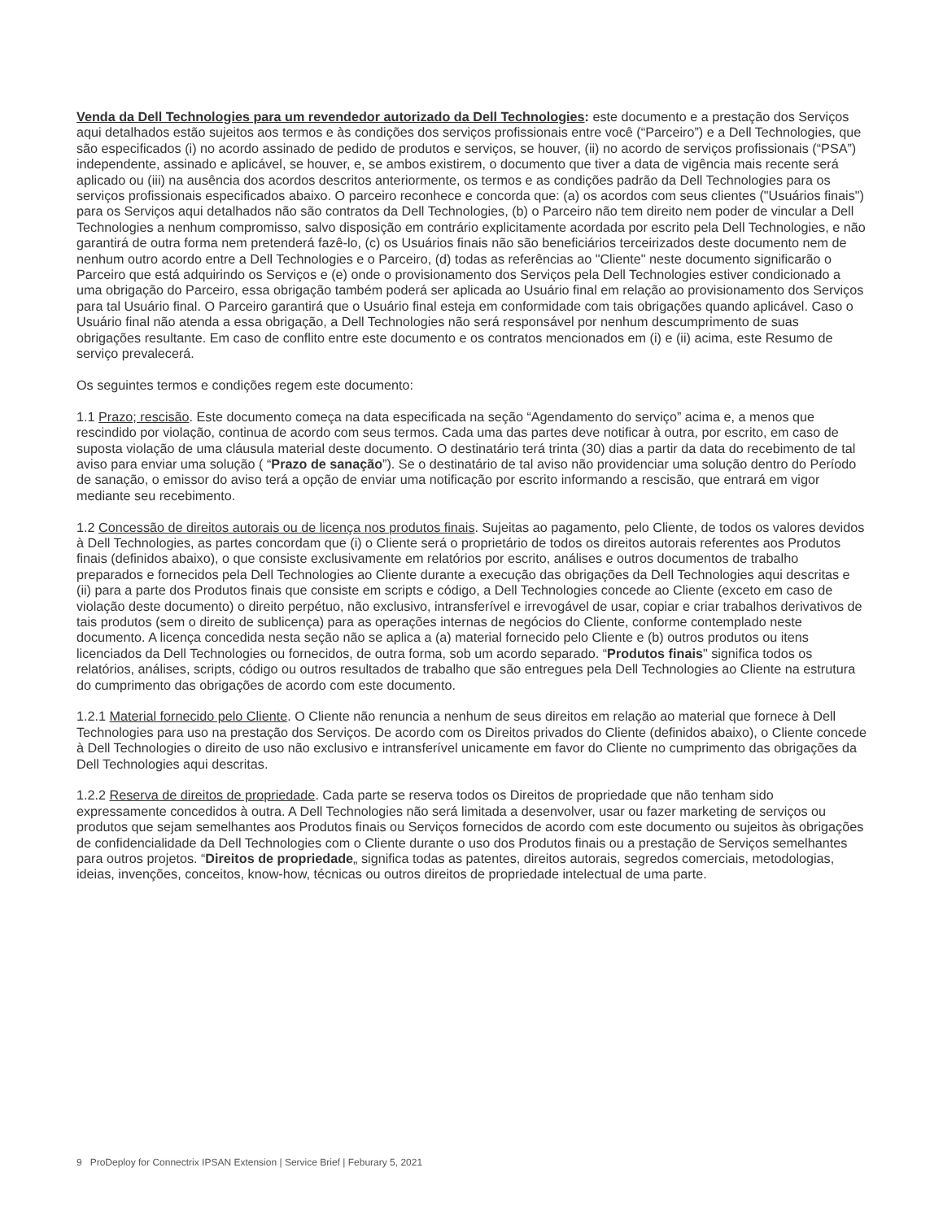Venda da Dell Technologies para um revendedor autorizado da Dell Technologies: este documento e a prestação dos Serviços aqui detalhados estão sujeitos aos termos e às condições dos serviços profissionais entre você (“Parceiro”) e a Dell Technologies, que são especificados (i) no acordo assinado de pedido de produtos e serviços, se houver, (ii) no acordo de serviços profissionais (“PSA”) independente, assinado e aplicável, se houver, e, se ambos existirem, o documento que tiver a data de vigência mais recente será aplicado ou (iii) na ausência dos acordos descritos anteriormente, os termos e as condições padrão da Dell Technologies para os serviços profissionais especificados abaixo. O parceiro reconhece e concorda que: (a) os acordos com seus clientes ("Usuários finais") para os Serviços aqui detalhados não são contratos da Dell Technologies, (b) o Parceiro não tem direito nem poder de vincular a Dell Technologies a nenhum compromisso, salvo disposição em contrário explicitamente acordada por escrito pela Dell Technologies, e não garantirá de outra forma nem pretenderá fazê-lo, (c) os Usuários finais não são beneficiários terceirizados deste documento nem de nenhum outro acordo entre a Dell Technologies e o Parceiro, (d) todas as referências ao "Cliente" neste documento significarão o Parceiro que está adquirindo os Serviços e (e) onde o provisionamento dos Serviços pela Dell Technologies estiver condicionado a uma obrigação do Parceiro, essa obrigação também poderá ser aplicada ao Usuário final em relação ao provisionamento dos Serviços para tal Usuário final. O Parceiro garantirá que o Usuário final esteja em conformidade com tais obrigações quando aplicável. Caso o Usuário final não atenda a essa obrigação, a Dell Technologies não será responsável por nenhum descumprimento de suas obrigações resultante. Em caso de conflito entre este documento e os contratos mencionados em (i) e (ii) acima, este Resumo de serviço prevalecerá.
Os seguintes termos e condições regem este documento:
1.1 Prazo; rescisão. Este documento começa na data especificada na seção “Agendamento do serviço” acima e, a menos que rescindido por violação, continua de acordo com seus termos. Cada uma das partes deve notificar à outra, por escrito, em caso de suposta violação de uma cláusula material deste documento. O destinatário terá trinta (30) dias a partir da data do recebimento de tal aviso para enviar uma solução ( “Prazo de sanação”). Se o destinatário de tal aviso não providenciar uma solução dentro do Período de sanação, o emissor do aviso terá a opção de enviar uma notificação por escrito informando a rescisão, que entrará em vigor mediante seu recebimento.
1.2 Concessão de direitos autorais ou de licença nos produtos finais. Sujeitas ao pagamento, pelo Cliente, de todos os valores devidos à Dell Technologies, as partes concordam que (i) o Cliente será o proprietário de todos os direitos autorais referentes aos Produtos finais (definidos abaixo), o que consiste exclusivamente em relatórios por escrito, análises e outros documentos de trabalho preparados e fornecidos pela Dell Technologies ao Cliente durante a execução das obrigações da Dell Technologies aqui descritas e (ii) para a parte dos Produtos finais que consiste em scripts e código, a Dell Technologies concede ao Cliente (exceto em caso de violação deste documento) o direito perpétuo, não exclusivo, intransferível e irrevogável de usar, copiar e criar trabalhos derivativos de tais produtos (sem o direito de sublicença) para as operações internas de negócios do Cliente, conforme contemplado neste documento. A licença concedida nesta seção não se aplica a (a) material fornecido pelo Cliente e (b) outros produtos ou itens licenciados da Dell Technologies ou fornecidos, de outra forma, sob um acordo separado. “Produtos finais" significa todos os relatórios, análises, scripts, código ou outros resultados de trabalho que são entregues pela Dell Technologies ao Cliente na estrutura do cumprimento das obrigações de acordo com este documento.
1.2.1 Material fornecido pelo Cliente. O Cliente não renuncia a nenhum de seus direitos em relação ao material que fornece à Dell Technologies para uso na prestação dos Serviços. De acordo com os Direitos privados do Cliente (definidos abaixo), o Cliente concede à Dell Technologies o direito de uso não exclusivo e intransferível unicamente em favor do Cliente no cumprimento das obrigações da Dell Technologies aqui descritas.
1.2.2 Reserva de direitos de propriedade. Cada parte se reserva todos os Direitos de propriedade que não tenham sido expressamente concedidos à outra. A Dell Technologies não será limitada a desenvolver, usar ou fazer marketing de serviços ou produtos que sejam semelhantes aos Produtos finais ou Serviços fornecidos de acordo com este documento ou sujeitos às obrigações de confidencialidade da Dell Technologies com o Cliente durante o uso dos Produtos finais ou a prestação de Serviços semelhantes para outros projetos. “Direitos de propriedade„ significa todas as patentes, direitos autorais, segredos comerciais, metodologias, ideias, invenções, conceitos, know-how, técnicas ou outros direitos de propriedade intelectual de uma parte.
9 ProDeploy for Connectrix IPSAN Extension | Service Brief | Feburary 5, 2021